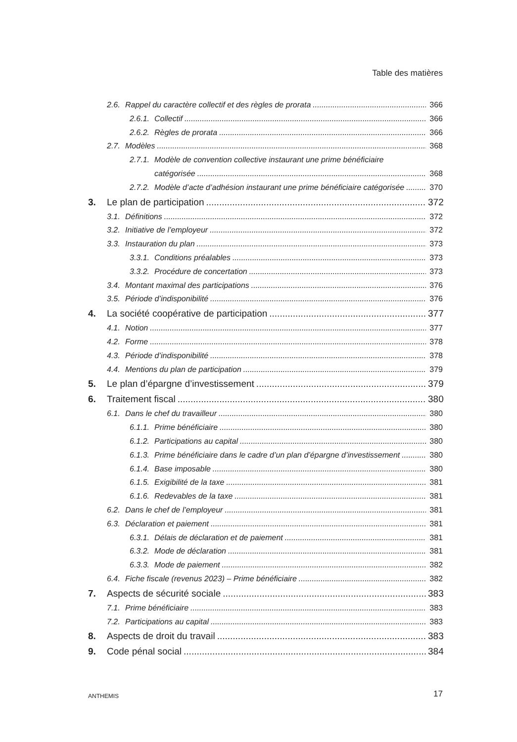Table des matières
2.6. Rappel du caractère collectif et des règles de prorata 366
2.6.1. Collectif 366
2.6.2. Règles de prorata 366
2.7. Modèles 368
2.7.1. Modèle de convention collective instaurant une prime bénéficiaire
catégorisée 368
2.7.2. Modèle d’acte d’adhésion instaurant une prime bénéficiaire catégorisée 370
3. Le plan de participation 372
3.1. Définitions 372
3.2. Initiative de l’employeur 372
3.3. Instauration du plan 373
3.3.1. Conditions préalables 373
3.3.2. Procédure de concertation 373
3.4. Montant maximal des participations 376
3.5. Période d’indisponibilité 376
4. La société coopérative de participation 377
4.1. Notion 377
4.2. Forme 378
4.3. Période d’indisponibilité 378
4.4. Mentions du plan de participation 379
5. Le plan d’épargne d’investissement 379
6. Traitement fiscal 380
6.1. Dans le chef du travailleur 380
6.1.1. Prime bénéficiaire 380
6.1.2. Participations au capital 380
6.1.3. Prime bénéficiaire dans le cadre d’un plan d’épargne d’investissement 380
6.1.4. Base imposable 380
6.1.5. Exigibilité de la taxe 381
6.1.6. Redevables de la taxe 381
6.2. Dans le chef de l’employeur 381
6.3. Déclaration et paiement 381
6.3.1. Délais de déclaration et de paiement 381
6.3.2. Mode de déclaration 381
6.3.3. Mode de paiement 382
6.4. Fiche fiscale (revenus 2023) – Prime bénéficiaire 382
7. Aspects de sécurité sociale 383
7.1. Prime bénéficiaire 383
7.2. Participations au capital 383
8. Aspects de droit du travail 383
9. Code pénal social 384
ANTHEMIS 17